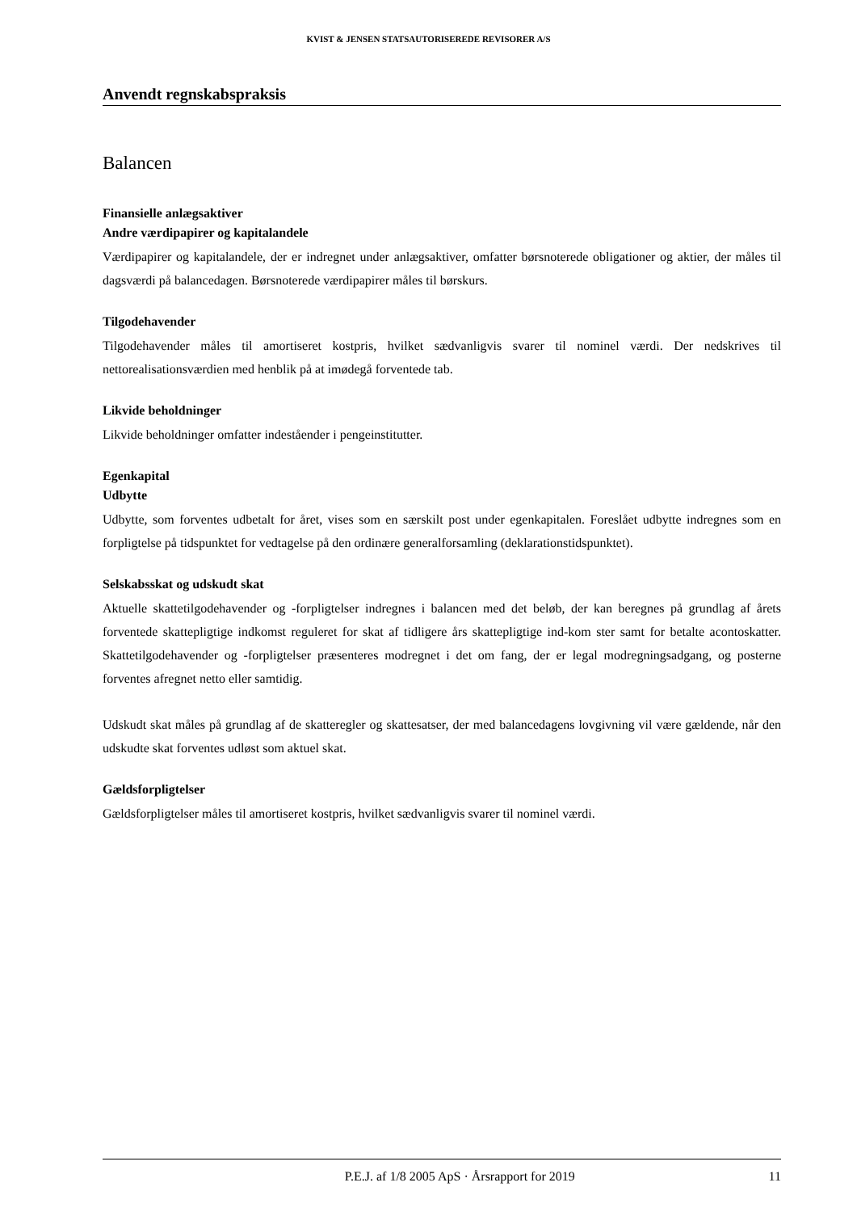KVIST & JENSEN STATSAUTORISEREDE REVISORER A/S
Anvendt regnskabspraksis
Balancen
Finansielle anlægsaktiver
Andre værdipapirer og kapitalandele
Værdipapirer og kapitalandele, der er indregnet under anlægsaktiver, omfatter børsnoterede obligationer og aktier, der måles til dagsværdi på balancedagen. Børsnoterede værdipapirer måles til børskurs.
Tilgodehavender
Tilgodehavender måles til amortiseret kostpris, hvilket sædvanligvis svarer til nominel værdi. Der nedskrives til nettorealisationsværdien med henblik på at imødegå forventede tab.
Likvide beholdninger
Likvide beholdninger omfatter indeståender i pengeinstitutter.
Egenkapital
Udbytte
Udbytte, som forventes udbetalt for året, vises som en særskilt post under egenkapitalen. Foreslået udbytte indregnes som en forpligtelse på tidspunktet for vedtagelse på den ordinære generalforsamling (deklarationstidspunktet).
Selskabsskat og udskudt skat
Aktuelle skattetilgodehavender og -forpligtelser indregnes i balancen med det beløb, der kan beregnes på grundlag af årets forventede skattepligtige indkomst reguleret for skat af tidligere års skattepligtige ind-kom ster samt for betalte acontoskatter. Skattetilgodehavender og -forpligtelser præsenteres modregnet i det om fang, der er legal modregningsadgang, og posterne forventes afregnet netto eller samtidig.
Udskudt skat måles på grundlag af de skatteregler og skattesatser, der med balancedagens lovgivning vil være gældende, når den udskudte skat forventes udløst som aktuel skat.
Gældsforpligtelser
Gældsforpligtelser måles til amortiseret kostpris, hvilket sædvanligvis svarer til nominel værdi.
P.E.J. af 1/8 2005 ApS · Årsrapport for 2019 11